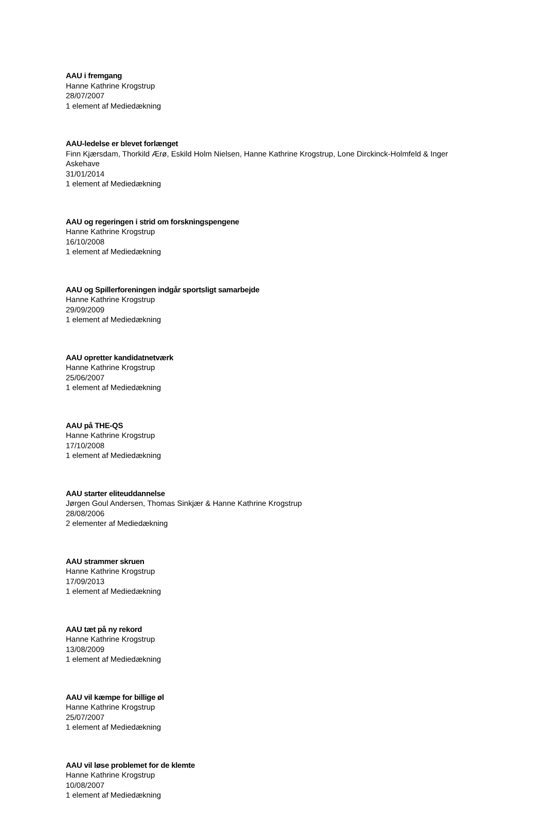AAU i fremgang
Hanne Kathrine Krogstrup
28/07/2007
1 element af Mediedækning
AAU-ledelse er blevet forlænget
Finn Kjærsdam, Thorkild Ærø, Eskild Holm Nielsen, Hanne Kathrine Krogstrup, Lone Dirckinck-Holmfeld & Inger Askehave
31/01/2014
1 element af Mediedækning
AAU og regeringen i strid om forskningspengene
Hanne Kathrine Krogstrup
16/10/2008
1 element af Mediedækning
AAU og Spillerforeningen indgår sportsligt samarbejde
Hanne Kathrine Krogstrup
29/09/2009
1 element af Mediedækning
AAU opretter kandidatnetværk
Hanne Kathrine Krogstrup
25/06/2007
1 element af Mediedækning
AAU på THE-QS
Hanne Kathrine Krogstrup
17/10/2008
1 element af Mediedækning
AAU starter eliteuddannelse
Jørgen Goul Andersen, Thomas Sinkjær & Hanne Kathrine Krogstrup
28/08/2006
2 elementer af Mediedækning
AAU strammer skruen
Hanne Kathrine Krogstrup
17/09/2013
1 element af Mediedækning
AAU tæt på ny rekord
Hanne Kathrine Krogstrup
13/08/2009
1 element af Mediedækning
AAU vil kæmpe for billige øl
Hanne Kathrine Krogstrup
25/07/2007
1 element af Mediedækning
AAU vil løse problemet for de klemte
Hanne Kathrine Krogstrup
10/08/2007
1 element af Mediedækning